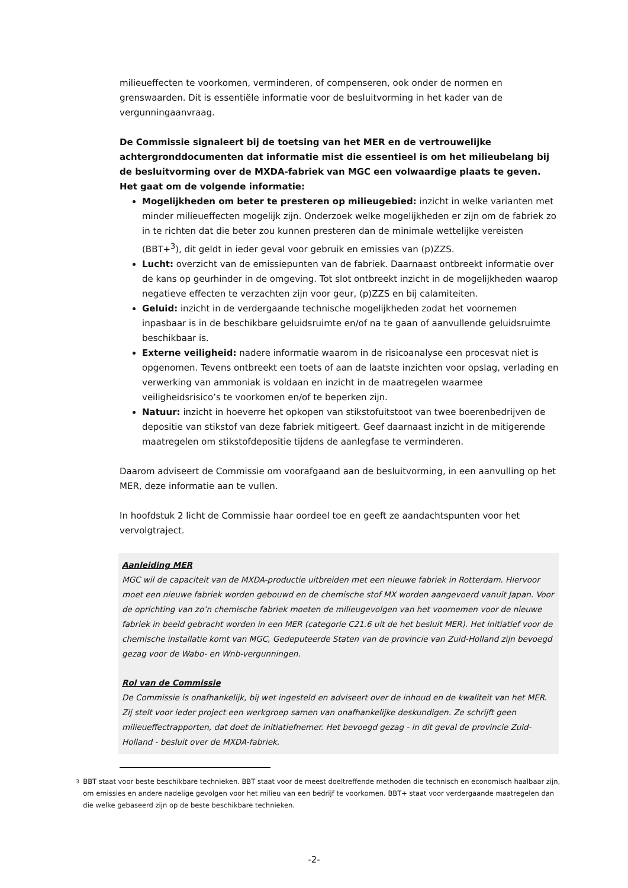milieueffecten te voorkomen, verminderen, of compenseren, ook onder de normen en grenswaarden. Dit is essentiële informatie voor de besluitvorming in het kader van de vergunningaanvraag.
De Commissie signaleert bij de toetsing van het MER en de vertrouwelijke achtergronddocumenten dat informatie mist die essentieel is om het milieubelang bij de besluitvorming over de MXDA-fabriek van MGC een volwaardige plaats te geven. Het gaat om de volgende informatie:
Mogelijkheden om beter te presteren op milieugebied: inzicht in welke varianten met minder milieueffecten mogelijk zijn. Onderzoek welke mogelijkheden er zijn om de fabriek zo in te richten dat die beter zou kunnen presteren dan de minimale wettelijke vereisten (BBT+<sup>3</sup>), dit geldt in ieder geval voor gebruik en emissies van (p)ZZS.
Lucht: overzicht van de emissiepunten van de fabriek. Daarnaast ontbreekt informatie over de kans op geurhinder in de omgeving. Tot slot ontbreekt inzicht in de mogelijkheden waarop negatieve effecten te verzachten zijn voor geur, (p)ZZS en bij calamiteiten.
Geluid: inzicht in de verdergaande technische mogelijkheden zodat het voornemen inpasbaar is in de beschikbare geluidsruimte en/of na te gaan of aanvullende geluidsruimte beschikbaar is.
Externe veiligheid: nadere informatie waarom in de risicoanalyse een procesvat niet is opgenomen. Tevens ontbreekt een toets of aan de laatste inzichten voor opslag, verlading en verwerking van ammoniak is voldaan en inzicht in de maatregelen waarmee veiligheidsrisico’s te voorkomen en/of te beperken zijn.
Natuur: inzicht in hoeverre het opkopen van stikstofuitstoot van twee boerenbedrijven de depositie van stikstof van deze fabriek mitigeert. Geef daarnaast inzicht in de mitigerende maatregelen om stikstofdepositie tijdens de aanlegfase te verminderen.
Daarom adviseert de Commissie om voorafgaand aan de besluitvorming, in een aanvulling op het MER, deze informatie aan te vullen.
In hoofdstuk 2 licht de Commissie haar oordeel toe en geeft ze aandachtspunten voor het vervolgtraject.
Aanleiding MER
MGC wil de capaciteit van de MXDA-productie uitbreiden met een nieuwe fabriek in Rotterdam. Hiervoor moet een nieuwe fabriek worden gebouwd en de chemische stof MX worden aangevoerd vanuit Japan. Voor de oprichting van zo’n chemische fabriek moeten de milieugevolgen van het voornemen voor de nieuwe fabriek in beeld gebracht worden in een MER (categorie C21.6 uit de het besluit MER). Het initiatief voor de chemische installatie komt van MGC, Gedeputeerde Staten van de provincie van Zuid-Holland zijn bevoegd gezag voor de Wabo- en Wnb-vergunningen.
Rol van de Commissie
De Commissie is onafhankelijk, bij wet ingesteld en adviseert over de inhoud en de kwaliteit van het MER. Zij stelt voor ieder project een werkgroep samen van onafhankelijke deskundigen. Ze schrijft geen milieueffectrapporten, dat doet de initiatiefnemer. Het bevoegd gezag - in dit geval de provincie Zuid-Holland - besluit over de MXDA-fabriek.
3 BBT staat voor beste beschikbare technieken. BBT staat voor de meest doeltreffende methoden die technisch en economisch haalbaar zijn, om emissies en andere nadelige gevolgen voor het milieu van een bedrijf te voorkomen. BBT+ staat voor verdergaande maatregelen dan die welke gebaseerd zijn op de beste beschikbare technieken.
-2-